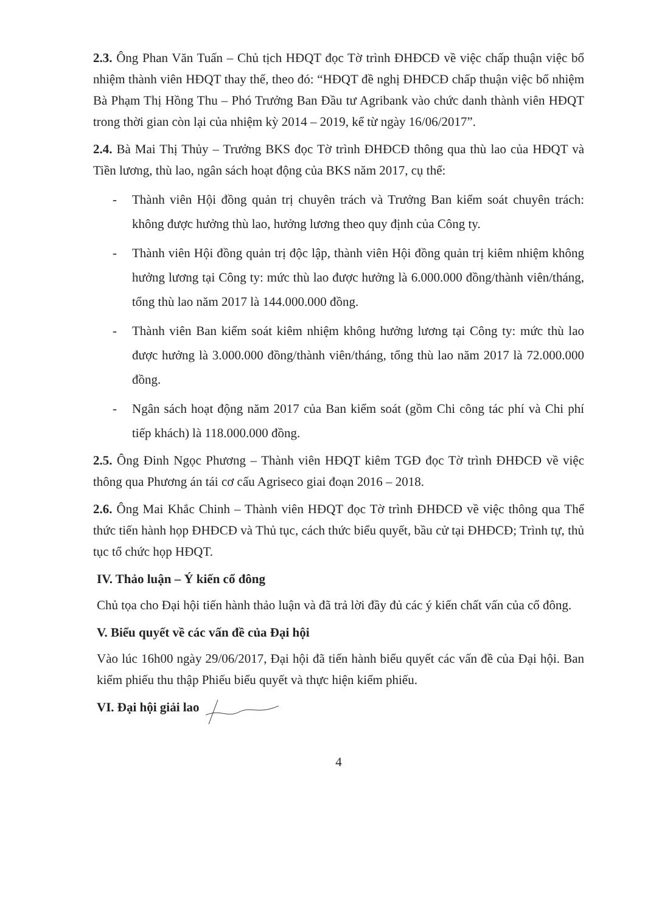2.3. Ông Phan Văn Tuấn – Chủ tịch HĐQT đọc Tờ trình ĐHĐCĐ về việc chấp thuận việc bổ nhiệm thành viên HĐQT thay thế, theo đó: “HĐQT đề nghị ĐHĐCĐ chấp thuận việc bổ nhiệm Bà Phạm Thị Hồng Thu – Phó Trưởng Ban Đầu tư Agribank vào chức danh thành viên HĐQT trong thời gian còn lại của nhiệm kỳ 2014 – 2019, kể từ ngày 16/06/2017”.
2.4. Bà Mai Thị Thủy – Trưởng BKS đọc Tờ trình ĐHĐCĐ thông qua thù lao của HĐQT và Tiền lương, thù lao, ngân sách hoạt động của BKS năm 2017, cụ thể:
- Thành viên Hội đồng quản trị chuyên trách và Trưởng Ban kiểm soát chuyên trách: không được hưởng thù lao, hưởng lương theo quy định của Công ty.
- Thành viên Hội đồng quản trị độc lập, thành viên Hội đồng quản trị kiêm nhiệm không hưởng lương tại Công ty: mức thù lao được hưởng là 6.000.000 đồng/thành viên/tháng, tổng thù lao năm 2017 là 144.000.000 đồng.
- Thành viên Ban kiểm soát kiêm nhiệm không hưởng lương tại Công ty: mức thù lao được hưởng là 3.000.000 đồng/thành viên/tháng, tổng thù lao năm 2017 là 72.000.000 đồng.
- Ngân sách hoạt động năm 2017 của Ban kiểm soát (gồm Chi công tác phí và Chi phí tiếp khách) là 118.000.000 đồng.
2.5. Ông Đinh Ngọc Phương – Thành viên HĐQT kiêm TGĐ đọc Tờ trình ĐHĐCĐ về việc thông qua Phương án tái cơ cấu Agriseco giai đoạn 2016 – 2018.
2.6. Ông Mai Khắc Chinh – Thành viên HĐQT đọc Tờ trình ĐHĐCĐ về việc thông qua Thể thức tiến hành họp ĐHĐCĐ và Thủ tục, cách thức biểu quyết, bầu cử tại ĐHĐCĐ; Trình tự, thủ tục tổ chức họp HĐQT.
IV. Thảo luận – Ý kiến cổ đông
Chủ tọa cho Đại hội tiến hành thảo luận và đã trả lời đầy đủ các ý kiến chất vấn của cổ đông.
V. Biểu quyết về các vấn đề của Đại hội
Vào lúc 16h00 ngày 29/06/2017, Đại hội đã tiến hành biểu quyết các vấn đề của Đại hội. Ban kiểm phiếu thu thập Phiếu biểu quyết và thực hiện kiểm phiếu.
VI. Đại hội giải lao
4